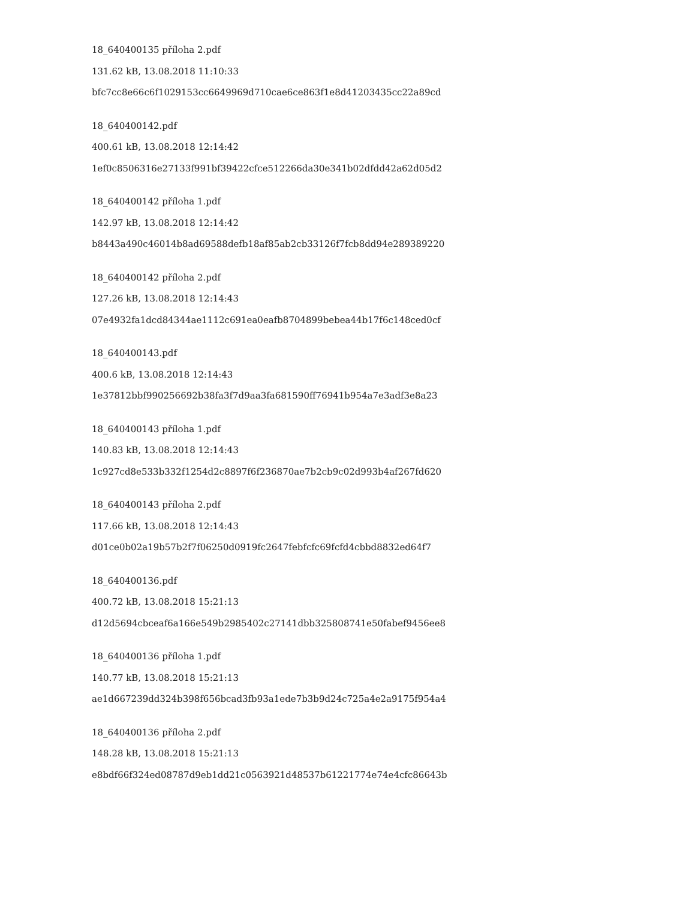18_640400135 příloha 2.pdf
131.62 kB, 13.08.2018 11:10:33
bfc7cc8e66c6f1029153cc6649969d710cae6ce863f1e8d41203435cc22a89cd
18_640400142.pdf
400.61 kB, 13.08.2018 12:14:42
1ef0c8506316e27133f991bf39422cfce512266da30e341b02dfdd42a62d05d2
18_640400142 příloha 1.pdf
142.97 kB, 13.08.2018 12:14:42
b8443a490c46014b8ad69588defb18af85ab2cb33126f7fcb8dd94e289389220
18_640400142 příloha 2.pdf
127.26 kB, 13.08.2018 12:14:43
07e4932fa1dcd84344ae1112c691ea0eafb8704899bebea44b17f6c148ced0cf
18_640400143.pdf
400.6 kB, 13.08.2018 12:14:43
1e37812bbf990256692b38fa3f7d9aa3fa681590ff76941b954a7e3adf3e8a23
18_640400143 příloha 1.pdf
140.83 kB, 13.08.2018 12:14:43
1c927cd8e533b332f1254d2c8897f6f236870ae7b2cb9c02d993b4af267fd620
18_640400143 příloha 2.pdf
117.66 kB, 13.08.2018 12:14:43
d01ce0b02a19b57b2f7f06250d0919fc2647febfcfc69fcfd4cbbd8832ed64f7
18_640400136.pdf
400.72 kB, 13.08.2018 15:21:13
d12d5694cbceaf6a166e549b2985402c27141dbb325808741e50fabef9456ee8
18_640400136 příloha 1.pdf
140.77 kB, 13.08.2018 15:21:13
ae1d667239dd324b398f656bcad3fb93a1ede7b3b9d24c725a4e2a9175f954a4
18_640400136 příloha 2.pdf
148.28 kB, 13.08.2018 15:21:13
e8bdf66f324ed08787d9eb1dd21c0563921d48537b61221774e74e4cfc86643b